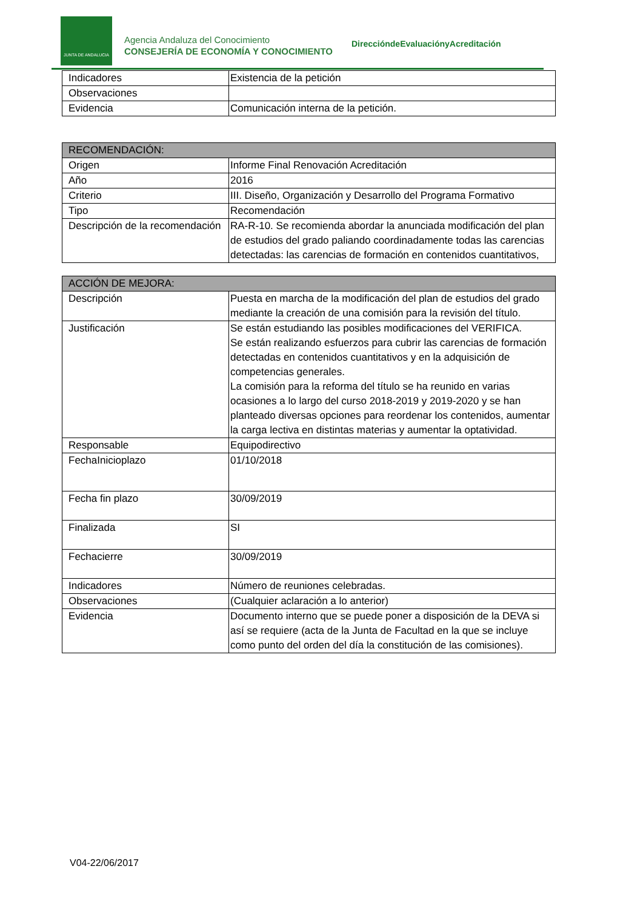JUNTA DE ANDALUCIA
Agencia Andaluza del Conocimiento
CONSEJERÍA DE ECONOMÍA Y CONOCIMIENTO
DireccióndeEvaluaciónyAcreditación
| Indicadores | Existencia de la petición |
| Observaciones | |
| Evidencia | Comunicación interna de la petición. |
| RECOMENDACIÓN: | |
| --- | --- |
| Origen | Informe Final Renovación Acreditación |
| Año | 2016 |
| Criterio | III. Diseño, Organización y Desarrollo del Programa Formativo |
| Tipo | Recomendación |
| Descripción de la recomendación | RA-R-10. Se recomienda abordar la anunciada modificación del plan de estudios del grado paliando coordinadamente todas las carencias detectadas: las carencias de formación en contenidos cuantitativos, |
| ACCIÓN DE MEJORA: | |
| --- | --- |
| Descripción | Puesta en marcha de la modificación del plan de estudios del grado mediante la creación de una comisión para la revisión del título. |
| Justificación | Se están estudiando las posibles modificaciones del VERIFICA. Se están realizando esfuerzos para cubrir las carencias de formación detectadas en contenidos cuantitativos y en la adquisición de competencias generales. La comisión para la reforma del título se ha reunido en varias ocasiones a lo largo del curso 2018-2019 y 2019-2020 y se han planteado diversas opciones para reordenar los contenidos, aumentar la carga lectiva en distintas materias y aumentar la optatividad. |
| Responsable | Equipodirectivo |
| FechaInicioplazo | 01/10/2018 |
| Fecha fin plazo | 30/09/2019 |
| Finalizada | SI |
| Fechacierre | 30/09/2019 |
| Indicadores | Número de reuniones celebradas. |
| Observaciones | (Cualquier aclaración a lo anterior) |
| Evidencia | Documento interno que se puede poner a disposición de la DEVA si así se requiere (acta de la Junta de Facultad en la que se incluye como punto del orden del día la constitución de las comisiones). |
V04-22/06/2017